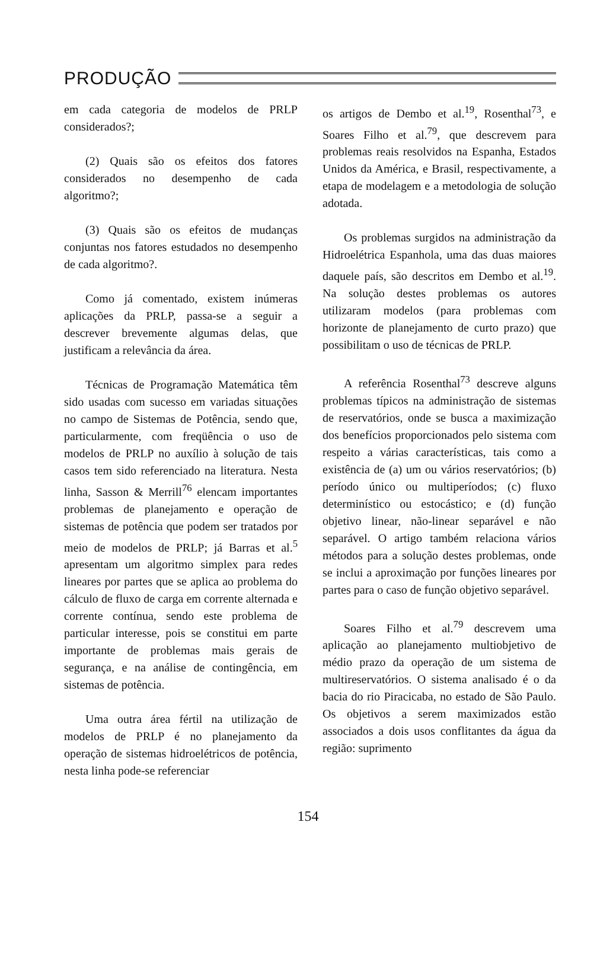PRODUÇÃO
em cada categoria de modelos de PRLP considerados?;
(2) Quais são os efeitos dos fatores considerados no desempenho de cada algoritmo?;
(3) Quais são os efeitos de mudanças conjuntas nos fatores estudados no desempenho de cada algoritmo?.
Como já comentado, existem inúmeras aplicações da PRLP, passa-se a seguir a descrever brevemente algumas delas, que justificam a relevância da área.
Técnicas de Programação Matemática têm sido usadas com sucesso em variadas situações no campo de Sistemas de Potência, sendo que, particularmente, com freqüência o uso de modelos de PRLP no auxílio à solução de tais casos tem sido referenciado na literatura. Nesta linha, Sasson & Merrill<sup>76</sup> elencam importantes problemas de planejamento e operação de sistemas de potência que podem ser tratados por meio de modelos de PRLP; já Barras et al.<sup>5</sup> apresentam um algoritmo simplex para redes lineares por partes que se aplica ao problema do cálculo de fluxo de carga em corrente alternada e corrente contínua, sendo este problema de particular interesse, pois se constitui em parte importante de problemas mais gerais de segurança, e na análise de contingência, em sistemas de potência.
Uma outra área fértil na utilização de modelos de PRLP é no planejamento da operação de sistemas hidroelétricos de potência, nesta linha pode-se referenciar
os artigos de Dembo et al.<sup>19</sup>, Rosenthal<sup>73</sup>, e Soares Filho et al.<sup>79</sup>, que descrevem para problemas reais resolvidos na Espanha, Estados Unidos da América, e Brasil, respectivamente, a etapa de modelagem e a metodologia de solução adotada.
Os problemas surgidos na administração da Hidroelétrica Espanhola, uma das duas maiores daquele país, são descritos em Dembo et al.<sup>19</sup>. Na solução destes problemas os autores utilizaram modelos (para problemas com horizonte de planejamento de curto prazo) que possibilitam o uso de técnicas de PRLP.
A referência Rosenthal<sup>73</sup> descreve alguns problemas típicos na administração de sistemas de reservatórios, onde se busca a maximização dos benefícios proporcionados pelo sistema com respeito a várias características, tais como a existência de (a) um ou vários reservatórios; (b) período único ou multiperíodos; (c) fluxo determinístico ou estocástico; e (d) função objetivo linear, não-linear separável e não separável. O artigo também relaciona vários métodos para a solução destes problemas, onde se inclui a aproximação por funções lineares por partes para o caso de função objetivo separável.
Soares Filho et al.<sup>79</sup> descrevem uma aplicação ao planejamento multiobjetivo de médio prazo da operação de um sistema de multireservatórios. O sistema analisado é o da bacia do rio Piracicaba, no estado de São Paulo. Os objetivos a serem maximizados estão associados a dois usos conflitantes da água da região: suprimento
154